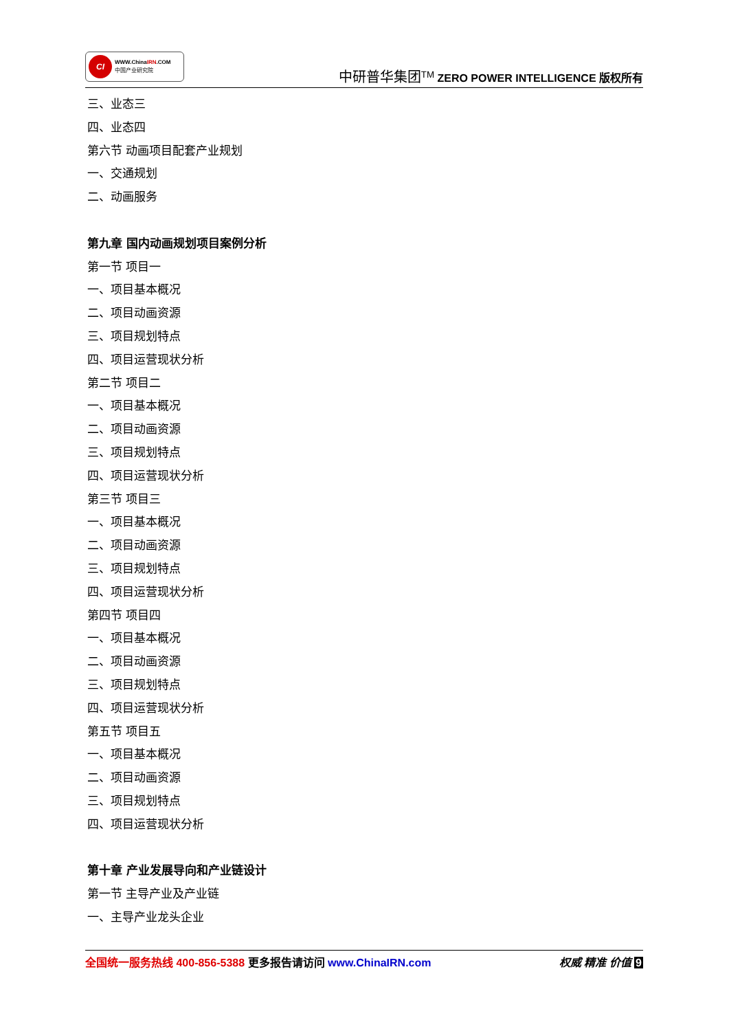CI
WWW.ChinaIRN.COM
中国产业研究院
中研普华集团<sup>TM</sup> ZERO POWER INTELLIGENCE 版权所有
三、业态三
四、业态四
第六节 动画项目配套产业规划
一、交通规划
二、动画服务
第九章 国内动画规划项目案例分析
第一节 项目一
一、项目基本概况
二、项目动画资源
三、项目规划特点
四、项目运营现状分析
第二节 项目二
一、项目基本概况
二、项目动画资源
三、项目规划特点
四、项目运营现状分析
第三节 项目三
一、项目基本概况
二、项目动画资源
三、项目规划特点
四、项目运营现状分析
第四节 项目四
一、项目基本概况
二、项目动画资源
三、项目规划特点
四、项目运营现状分析
第五节 项目五
一、项目基本概况
二、项目动画资源
三、项目规划特点
四、项目运营现状分析
第十章 产业发展导向和产业链设计
第一节 主导产业及产业链
一、主导产业龙头企业
全国统一服务热线 400-856-5388 更多报告请访问 www.ChinaIRN.com
权威 精准 价值 9